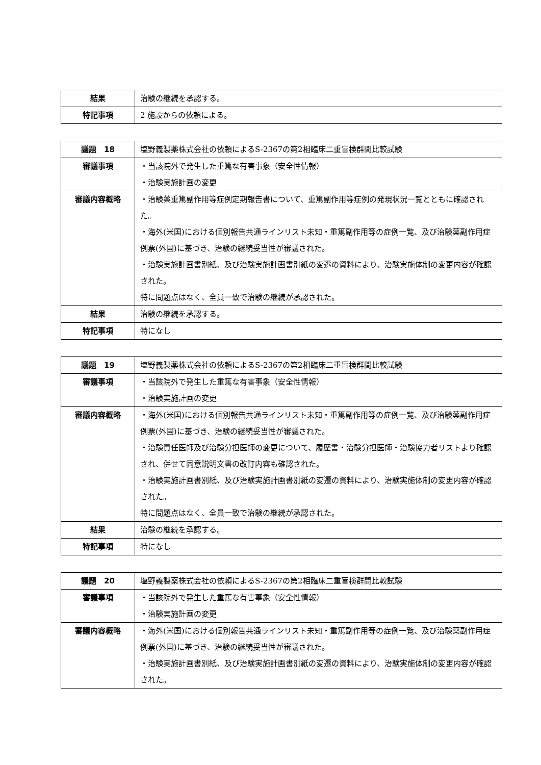| 結果 | 治験の継続を承認する。 |
| 特記事項 | 2 施設からの依頼による。 |
| 議題 18 | 塩野義製薬株式会社の依頼によるS-2367の第2相臨床二重盲検群間比較試験 |
| 審議事項 | ・当該院外で発生した重篤な有害事象（安全性情報） ・治験実施計画の変更 |
| 審議内容概略 | ・治験薬重篤副作用等症例定期報告書について、重篤副作用等症例の発現状況一覧とともに確認された。 ・海外(米国)における個別報告共通ラインリスト未知・重篤副作用等の症例一覧、及び治験薬副作用症例票(外国)に基づき、治験の継続妥当性が審議された。 ・治験実施計画書別紙、及び治験実施計画書別紙の変遷の資料により、治験実施体制の変更内容が確認された。 特に問題点はなく、全員一致で治験の継続が承認された。 |
| 結果 | 治験の継続を承認する。 |
| 特記事項 | 特になし |
| 議題 19 | 塩野義製薬株式会社の依頼によるS-2367の第2相臨床二重盲検群間比較試験 |
| 審議事項 | ・当該院外で発生した重篤な有害事象（安全性情報） ・治験実施計画の変更 |
| 審議内容概略 | ・海外(米国)における個別報告共通ラインリスト未知・重篤副作用等の症例一覧、及び治験薬副作用症例票(外国)に基づき、治験の継続妥当性が審議された。 ・治験責任医師及び治験分担医師の変更について、履歴書・治験分担医師・治験協力者リストより確認され、併せて同意説明文書の改訂内容も確認された。 ・治験実施計画書別紙、及び治験実施計画書別紙の変遷の資料により、治験実施体制の変更内容が確認された。 特に問題点はなく、全員一致で治験の継続が承認された。 |
| 結果 | 治験の継続を承認する。 |
| 特記事項 | 特になし |
| 議題 20 | 塩野義製薬株式会社の依頼によるS-2367の第2相臨床二重盲検群間比較試験 |
| 審議事項 | ・当該院外で発生した重篤な有害事象（安全性情報） ・治験実施計画の変更 |
| 審議内容概略 | ・海外(米国)における個別報告共通ラインリスト未知・重篤副作用等の症例一覧、及び治験薬副作用症例票(外国)に基づき、治験の継続妥当性が審議された。 ・治験実施計画書別紙、及び治験実施計画書別紙の変遷の資料により、治験実施体制の変更内容が確認された。 |